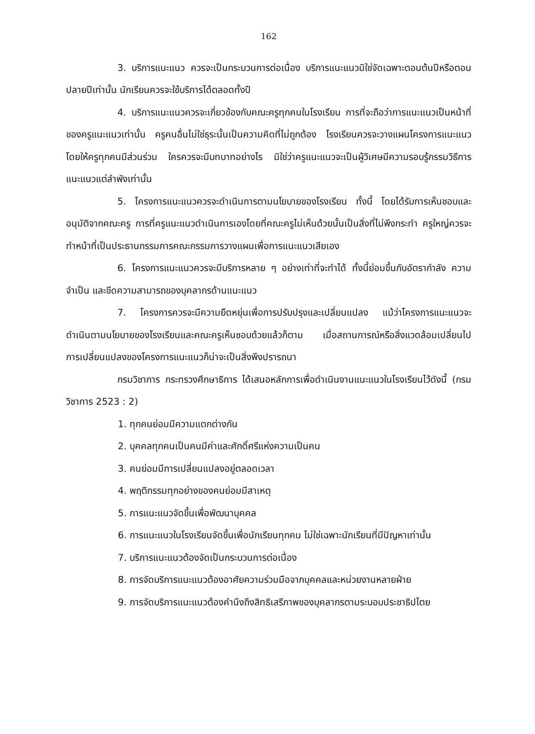162
3. บริการแนะแนว ควรจะเป็นกระบวนการต่อเนื่อง บริการแนะแนวมิใช่จัดเฉพาะตอนต้นปีหรือตอนปลายปีเท่านั้น นักเรียนควรจะใช้บริการได้ตลอดทั้งปี
4. บริการแนะแนวควรจะเกี่ยวข้องกับคณะครูทุกคนในโรงเรียน การที่จะถือว่าการแนะแนวเป็นหน้าที่ของครูแนะแนวเท่านั้น ครูคนอื่นไม่ใช่ธุระนั้นเป็นความคิดที่ไม่ถูกต้อง โรงเรียนควรจะวางแผนโครงการแนะแนวโดยให้ครูทุกคนมีส่วนร่วม ใครควรจะมีบทบาทอย่างไร มิใช่ว่าครูแนะแนวจะเป็นผู้วิเศษมีความรอบรู้กรรมวิธีการแนะแนวแต่ลำพังเท่านั้น
5. โครงการแนะแนวควรจะดำเนินการตามนโยบายของโรงเรียน ทั้งนี้ โดยได้รับการเห็นชอบและอนุมัติจากคณะครู การที่ครูแนะแนวดำเนินการเองโดยที่คณะครูไม่เห็นด้วยนั้นเป็นสิ่งที่ไม่พึงกระทำ ครูใหญ่ควรจะทำหน้าที่เป็นประธานกรรมการคณะกรรมการวางแผนเพื่อการแนะแนวเสียเอง
6. โครงการแนะแนวควรจะมีบริการหลาย ๆ อย่างเท่าที่จะทำได้ ทั้งนี้ย่อมขึ้นกับอัตรากำลัง ความจำเป็น และขีดความสามารถของบุคลากรด้านแนะแนว
7. โครงการควรจะมีความยืดหยุ่นเพื่อการปรับปรุงและเปลี่ยนแปลง แม้ว่าโครงการแนะแนวจะดำเนินตามนโยบายของโรงเรียนและคณะครูเห็นชอบด้วยแล้วก็ตาม เมื่อสถานการณ์หรือสิ่งแวดล้อมเปลี่ยนไป การเปลี่ยนแปลงของโครงการแนะแนวก็น่าจะเป็นสิ่งพึงปรารถนา
กรมวิชาการ กระทรวงศึกษาธิการ ได้เสนอหลักการเพื่อดำเนินงานแนะแนวในโรงเรียนไว้ดังนี้ (กรมวิชาการ 2523 : 2)
1. ทุกคนย่อมมีความแตกต่างกัน
2. บุคคลทุกคนเป็นคนมีค่าและศักดิ์ศรีแห่งความเป็นคน
3. คนย่อมมีการเปลี่ยนแปลงอยู่ตลอดเวลา
4. พฤติกรรมทุกอย่างของคนย่อมมีสาเหตุ
5. การแนะแนวจัดขึ้นเพื่อพัฒนาบุคคล
6. การแนะแนวในโรงเรียนจัดขึ้นเพื่อนักเรียนทุกคน ไม่ใช่เฉพาะนักเรียนที่มีปัญหาเท่านั้น
7. บริการแนะแนวต้องจัดเป็นกระบวนการต่อเนื่อง
8. การจัดบริการแนะแนวต้องอาศัยความร่วมมือจากบุคคลและหน่วยงานหลายฝ่าย
9. การจัดบริการแนะแนวต้องคำนึงถึงสิทธิเสรีภาพของบุคลากรตามระบอบประชาธิปไตย